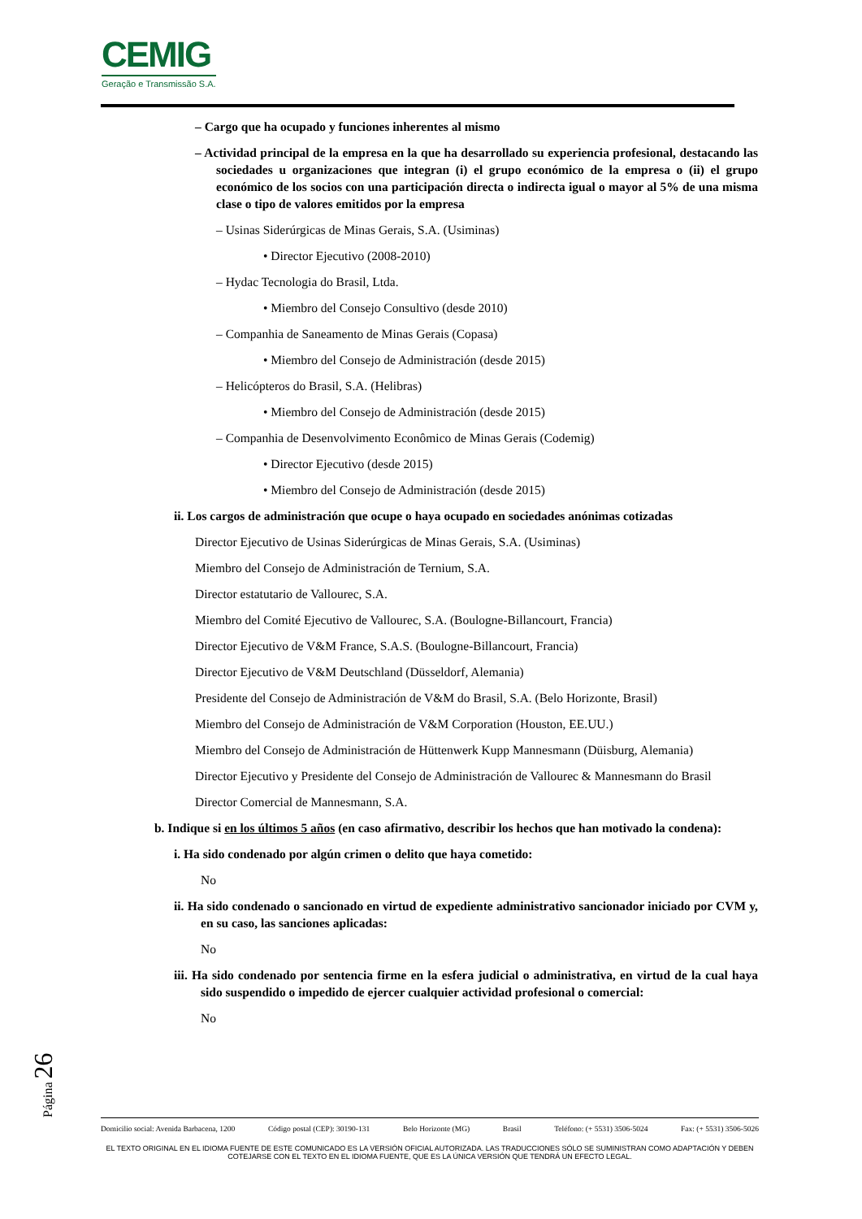CEMIG
Geração e Transmissão S.A.
– Cargo que ha ocupado y funciones inherentes al mismo
– Actividad principal de la empresa en la que ha desarrollado su experiencia profesional, destacando las sociedades u organizaciones que integran (i) el grupo económico de la empresa o (ii) el grupo económico de los socios con una participación directa o indirecta igual o mayor al 5% de una misma clase o tipo de valores emitidos por la empresa
– Usinas Siderúrgicas de Minas Gerais, S.A. (Usiminas)
• Director Ejecutivo (2008-2010)
– Hydac Tecnologia do Brasil, Ltda.
• Miembro del Consejo Consultivo (desde 2010)
– Companhia de Saneamento de Minas Gerais (Copasa)
• Miembro del Consejo de Administración (desde 2015)
– Helicópteros do Brasil, S.A. (Helibras)
• Miembro del Consejo de Administración (desde 2015)
– Companhia de Desenvolvimento Econômico de Minas Gerais (Codemig)
• Director Ejecutivo (desde 2015)
• Miembro del Consejo de Administración (desde 2015)
ii. Los cargos de administración que ocupe o haya ocupado en sociedades anónimas cotizadas
Director Ejecutivo de Usinas Siderúrgicas de Minas Gerais, S.A. (Usiminas)
Miembro del Consejo de Administración de Ternium, S.A.
Director estatutario de Vallourec, S.A.
Miembro del Comité Ejecutivo de Vallourec, S.A. (Boulogne-Billancourt, Francia)
Director Ejecutivo de V&M France, S.A.S. (Boulogne-Billancourt, Francia)
Director Ejecutivo de V&M Deutschland (Düsseldorf, Alemania)
Presidente del Consejo de Administración de V&M do Brasil, S.A. (Belo Horizonte, Brasil)
Miembro del Consejo de Administración de V&M Corporation (Houston, EE.UU.)
Miembro del Consejo de Administración de Hüttenwerk Kupp Mannesmann (Düisburg, Alemania)
Director Ejecutivo y Presidente del Consejo de Administración de Vallourec & Mannesmann do Brasil
Director Comercial de Mannesmann, S.A.
b. Indique si en los últimos 5 años (en caso afirmativo, describir los hechos que han motivado la condena):
i. Ha sido condenado por algún crimen o delito que haya cometido:
No
ii. Ha sido condenado o sancionado en virtud de expediente administrativo sancionador iniciado por CVM y, en su caso, las sanciones aplicadas:
No
iii. Ha sido condenado por sentencia firme en la esfera judicial o administrativa, en virtud de la cual haya sido suspendido o impedido de ejercer cualquier actividad profesional o comercial:
No
Página 26
Domicilio social: Avenida Barbacena, 1200 Código postal (CEP): 30190-131 Belo Horizonte (MG) Brasil Teléfono: (+ 5531) 3506-5024 Fax: (+ 5531) 3506-5026
EL TEXTO ORIGINAL EN EL IDIOMA FUENTE DE ESTE COMUNICADO ES LA VERSIÓN OFICIAL AUTORIZADA. LAS TRADUCCIONES SÓLO SE SUMINISTRAN COMO ADAPTACIÓN Y DEBEN COTEJARSE CON EL TEXTO EN EL IDIOMA FUENTE, QUE ES LA ÚNICA VERSIÓN QUE TENDRÁ UN EFECTO LEGAL.